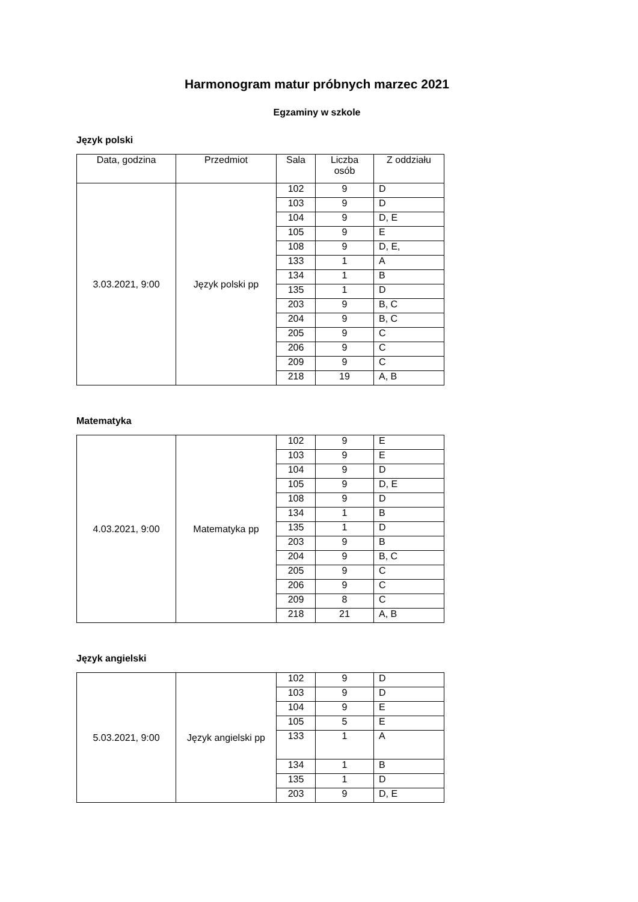Harmonogram matur próbnych marzec 2021
Egzaminy w szkole
Język polski
| Data, godzina | Przedmiot | Sala | Liczba osób | Z oddziału |
| --- | --- | --- | --- | --- |
| 3.03.2021, 9:00 | Język polski pp | 102 | 9 | D |
| | | 103 | 9 | D |
| | | 104 | 9 | D, E |
| | | 105 | 9 | E |
| | | 108 | 9 | D, E, |
| | | 133 | 1 | A |
| | | 134 | 1 | B |
| | | 135 | 1 | D |
| | | 203 | 9 | B, C |
| | | 204 | 9 | B, C |
| | | 205 | 9 | C |
| | | 206 | 9 | C |
| | | 209 | 9 | C |
| | | 218 | 19 | A, B |
Matematyka
| 4.03.2021, 9:00 | Matematyka pp | 102 | 9 | E |
| | | 103 | 9 | E |
| | | 104 | 9 | D |
| | | 105 | 9 | D, E |
| | | 108 | 9 | D |
| | | 134 | 1 | B |
| | | 135 | 1 | D |
| | | 203 | 9 | B |
| | | 204 | 9 | B, C |
| | | 205 | 9 | C |
| | | 206 | 9 | C |
| | | 209 | 8 | C |
| | | 218 | 21 | A, B |
Język angielski
| 5.03.2021, 9:00 | Język angielski pp | 102 | 9 | D |
| | | 103 | 9 | D |
| | | 104 | 9 | E |
| | | 105 | 5 | E |
| | | 133 | 1 | A |
| | | 134 | 1 | B |
| | | 135 | 1 | D |
| | | 203 | 9 | D, E |